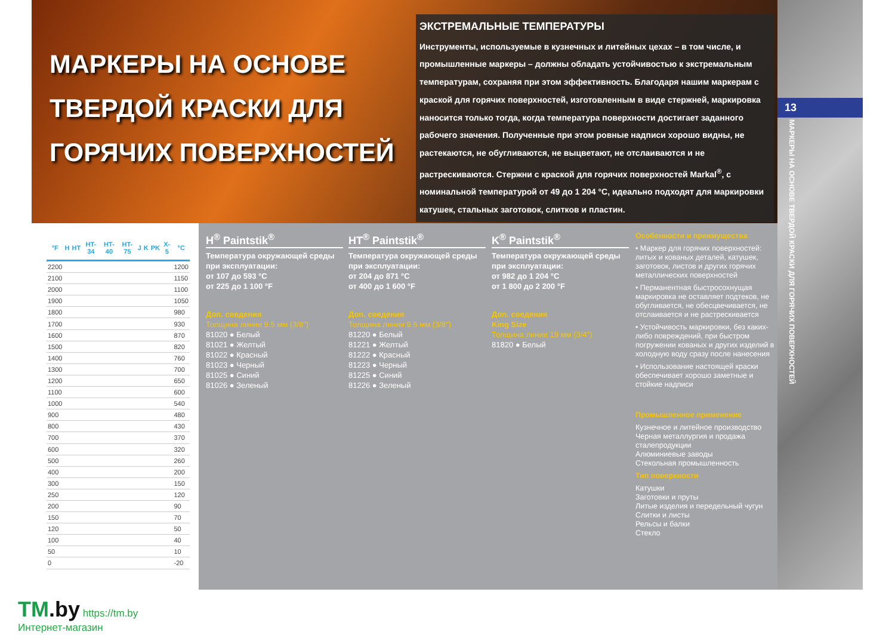МАРКЕРЫ НА ОСНОВЕ
ТВЕРДОЙ КРАСКИ ДЛЯ
ГОРЯЧИХ ПОВЕРХНОСТЕЙ
ЭКСТРЕМАЛЬНЫЕ ТЕМПЕРАТУРЫ
Инструменты, используемые в кузнечных и литейных цехах – в том числе, и промышленные маркеры – должны обладать устойчивостью к экстремальным температурам, сохраняя при этом эффективность. Благодаря нашим маркерам с краской для горячих поверхностей, изготовленным в виде стержней, маркировка наносится только тогда, когда температура поверхности достигает заданного рабочего значения. Полученные при этом ровные надписи хорошо видны, не растекаются, не обугливаются, не выцветают, не отслаиваются и не растрескиваются. Стержни с краской для горячих поверхностей Markal<sup>®</sup>, с номинальной температурой от 49 до 1 204 °C, идеально подходят для маркировки катушек, стальных заготовок, слитков и пластин.
13
МАРКЕРЫ НА ОСНОВЕ ТВЕРДОЙ КРАСКИ ДЛЯ ГОРЯЧИХ ПОВЕРХНОСТЕЙ
| °F | H | HT | HT-34 | HT-40 | HT-75 | J | K | PK | X-5 | °C |
| --- | --- | --- | --- | --- | --- | --- | --- | --- | --- | --- |
| 2200 | | | | | | | | | | 1200 |
| 2100 | | | | | | | | | | 1150 |
| 2000 | | | | | | | | | | 1100 |
| 1900 | | | | | | | | | | 1050 |
| 1800 | | | | | | | | | | 980 |
| 1700 | | | | | | | | | | 930 |
| 1600 | | | | | | | | | | 870 |
| 1500 | | | | | | | | | | 820 |
| 1400 | | | | | | | | | | 760 |
| 1300 | | | | | | | | | | 700 |
| 1200 | | | | | | | | | | 650 |
| 1100 | | | | | | | | | | 600 |
| 1000 | | | | | | | | | | 540 |
| 900 | | | | | | | | | | 480 |
| 800 | | | | | | | | | | 430 |
| 700 | | | | | | | | | | 370 |
| 600 | | | | | | | | | | 320 |
| 500 | | | | | | | | | | 260 |
| 400 | | | | | | | | | | 200 |
| 300 | | | | | | | | | | 150 |
| 250 | | | | | | | | | | 120 |
| 200 | | | | | | | | | | 90 |
| 150 | | | | | | | | | | 70 |
| 120 | | | | | | | | | | 50 |
| 100 | | | | | | | | | | 40 |
| 50 | | | | | | | | | | 10 |
| 0 | | | | | | | | | | -20 |
H<sup>®</sup> Paintstik<sup>®</sup>
Температура окружающей среды при эксплуатации:
от 107 до 593 °C
от 225 до 1 100 °F
Доп. сведения
Толщина линии 9.5 мм (3/8″)
81020 ● Белый
81021 ● Желтый
81022 ● Красный
81023 ● Черный
81025 ● Синий
81026 ● Зеленый
HT<sup>®</sup> Paintstik<sup>®</sup>
Температура окружающей среды при эксплуатации:
от 204 до 871 °C
от 400 до 1 600 °F
Доп. сведения
Толщина линии 9.5 мм (3/8″)
81220 ● Белый
81221 ● Желтый
81222 ● Красный
81223 ● Черный
81225 ● Синий
81226 ● Зеленый
K<sup>®</sup> Paintstik<sup>®</sup>
Температура окружающей среды при эксплуатации:
от 982 до 1 204 °C
от 1 800 до 2 200 °F
Доп. сведения
King Size
Толщина линии 19 мм (3/4″)
81820 ● Белый
Особенности и преимущества
• Маркер для горячих поверхностей: литых и кованых деталей, катушек, заготовок, листов и других горячих металлических поверхностей
• Перманентная быстросохнущая маркировка не оставляет подтеков, не обугливается, не обесцвечивается, не отслаивается и не растрескивается
• Устойчивость маркировки, без каких-либо повреждений, при быстром погружении кованых и других изделий в холодную воду сразу после нанесения
• Использование настоящей краски обеспечивает хорошо заметные и стойкие надписи
Промышленное применение
Кузнечное и литейное производство
Черная металлургия и продажа сталепродукции
Алюминиевые заводы
Стекольная промышленность
Тип поверхности
Катушки
Заготовки и пруты
Литые изделия и передельный чугун
Слитки и листы
Рельсы и балки
Стекло
TM.by https://tm.by
Интернет-магазин